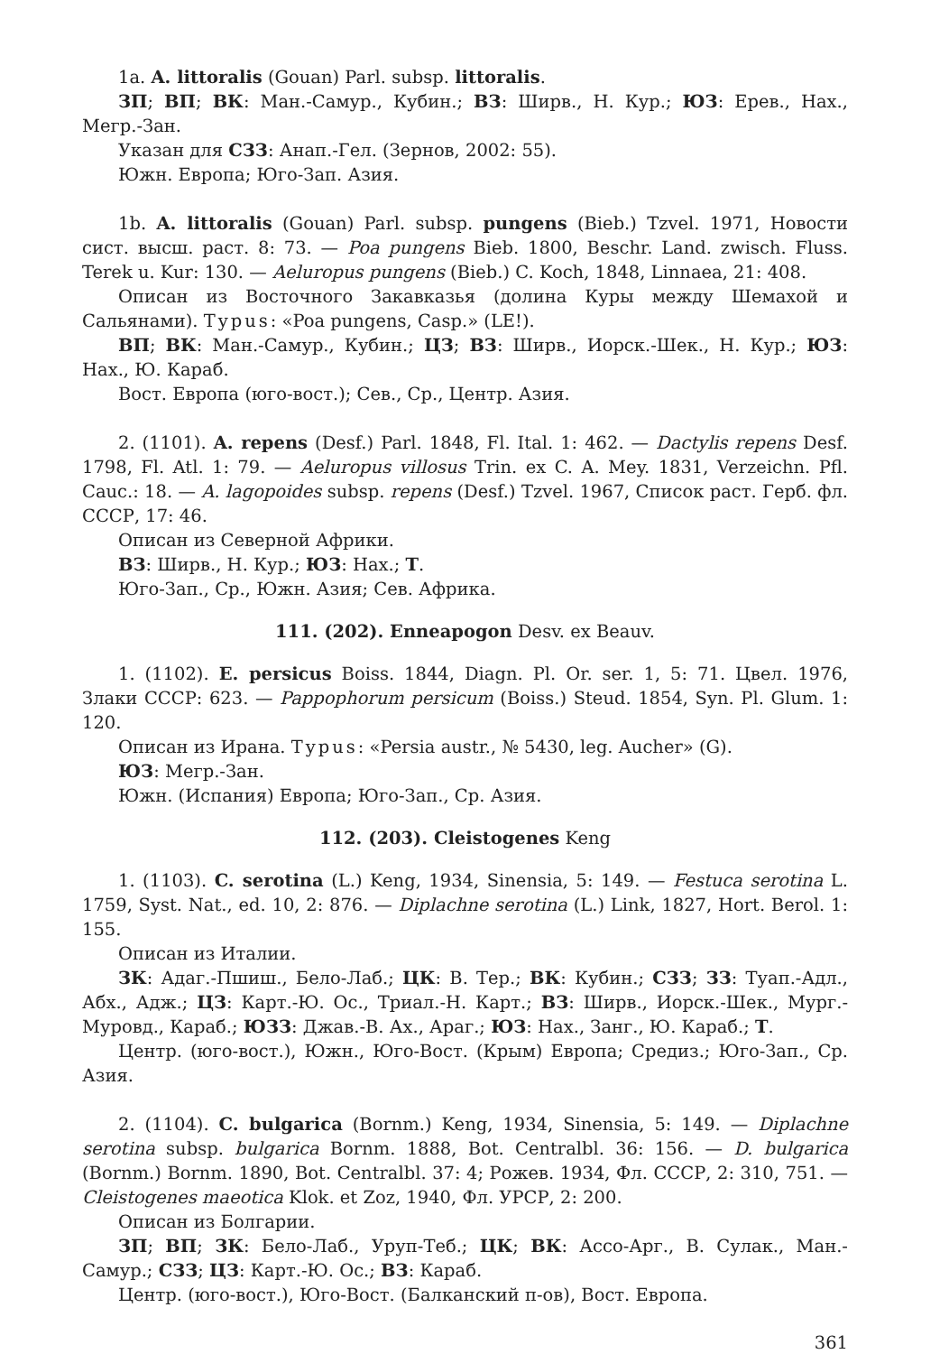1a. A. littoralis (Gouan) Parl. subsp. littoralis.
ЗП; ВП; ВК: Ман.-Самур., Кубин.; ВЗ: Ширв., Н. Кур.; ЮЗ: Ерев., Нах., Мегр.-Зан.
Указан для СЗЗ: Анап.-Гел. (Зернов, 2002: 55).
Южн. Европа; Юго-Зап. Азия.
1b. A. littoralis (Gouan) Parl. subsp. pungens (Bieb.) Tzvel. 1971, Новости сист. высш. раст. 8: 73. — Poa pungens Bieb. 1800, Beschr. Land. zwisch. Fluss. Terek u. Kur: 130. — Aeluropus pungens (Bieb.) C. Koch, 1848, Linnaea, 21: 408.
Описан из Восточного Закавказья (долина Куры между Шемахой и Сальянами). Typus: «Poa pungens, Casp.» (LE!).
ВП; ВК: Ман.-Самур., Кубин.; ЦЗ; ВЗ: Ширв., Иорск.-Шек., Н. Кур.; ЮЗ: Нах., Ю. Караб.
Вост. Европа (юго-вост.); Сев., Ср., Центр. Азия.
2. (1101). A. repens (Desf.) Parl. 1848, Fl. Ital. 1: 462. — Dactylis repens Desf. 1798, Fl. Atl. 1: 79. — Aeluropus villosus Trin. ex C. A. Mey. 1831, Verzeichn. Pfl. Cauc.: 18. — A. lagopoides subsp. repens (Desf.) Tzvel. 1967, Список раст. Герб. фл. СССР, 17: 46.
Описан из Северной Африки.
ВЗ: Ширв., Н. Кур.; ЮЗ: Нах.; Т.
Юго-Зап., Ср., Южн. Азия; Сев. Африка.
111. (202). Enneapogon Desv. ex Beauv.
1. (1102). E. persicus Boiss. 1844, Diagn. Pl. Or. ser. 1, 5: 71. Цвел. 1976, Злаки СССР: 623. — Pappophorum persicum (Boiss.) Steud. 1854, Syn. Pl. Glum. 1: 120.
Описан из Ирана. Typus: «Persia austr., № 5430, leg. Aucher» (G).
ЮЗ: Мегр.-Зан.
Южн. (Испания) Европа; Юго-Зап., Ср. Азия.
112. (203). Cleistogenes Keng
1. (1103). C. serotina (L.) Keng, 1934, Sinensia, 5: 149. — Festuca serotina L. 1759, Syst. Nat., ed. 10, 2: 876. — Diplachne serotina (L.) Link, 1827, Hort. Berol. 1: 155.
Описан из Италии.
ЗК: Адаг.-Пшиш., Бело-Лаб.; ЦК: В. Тер.; ВК: Кубин.; СЗЗ; ЗЗ: Туап.-Адл., Абх., Адж.; ЦЗ: Карт.-Ю. Ос., Триал.-Н. Карт.; ВЗ: Ширв., Иорск.-Шек., Мург.-Муровд., Караб.; ЮЗЗ: Джав.-В. Ах., Араг.; ЮЗ: Нах., Занг., Ю. Караб.; Т.
Центр. (юго-вост.), Южн., Юго-Вост. (Крым) Европа; Средиз.; Юго-Зап., Ср. Азия.
2. (1104). C. bulgarica (Bornm.) Keng, 1934, Sinensia, 5: 149. — Diplachne serotina subsp. bulgarica Bornm. 1888, Bot. Centralbl. 36: 156. — D. bulgarica (Bornm.) Bornm. 1890, Bot. Centralbl. 37: 4; Рожев. 1934, Фл. СССР, 2: 310, 751. — Cleistogenes maeotica Klok. et Zoz, 1940, Фл. УРСР, 2: 200.
Описан из Болгарии.
ЗП; ВП; ЗК: Бело-Лаб., Уруп-Теб.; ЦК; ВК: Ассо-Арг., В. Сулак., Ман.-Самур.; СЗЗ; ЦЗ: Карт.-Ю. Ос.; ВЗ: Караб.
Центр. (юго-вост.), Юго-Вост. (Балканский п-ов), Вост. Европа.
361